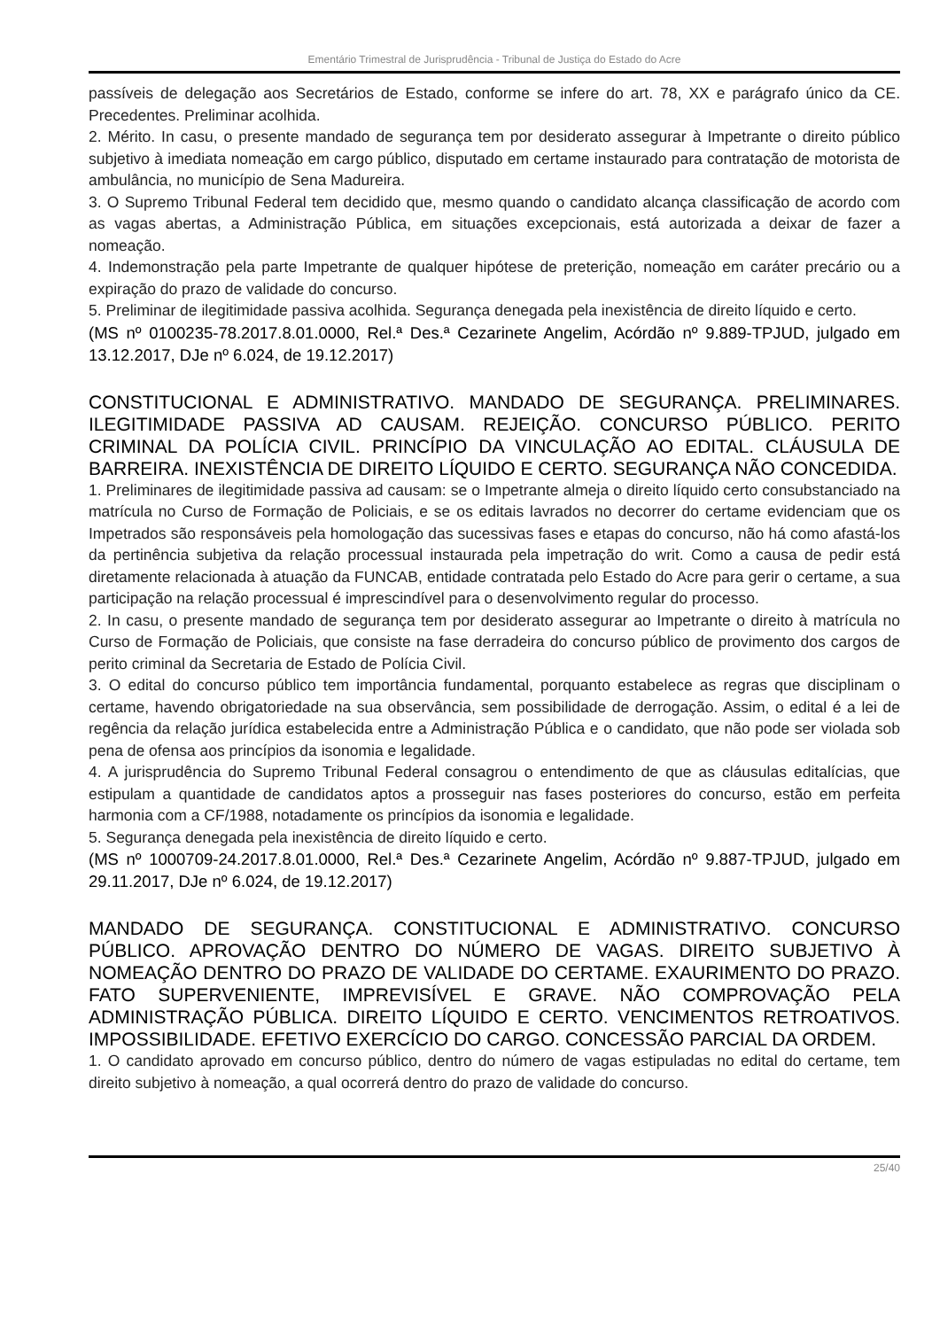Ementário Trimestral de Jurisprudência - Tribunal de Justiça do Estado do Acre
passíveis de delegação aos Secretários de Estado, conforme se infere do art. 78, XX e parágrafo único da CE. Precedentes. Preliminar acolhida.
2. Mérito. In casu, o presente mandado de segurança tem por desiderato assegurar à Impetrante o direito público subjetivo à imediata nomeação em cargo público, disputado em certame instaurado para contratação de motorista de ambulância, no município de Sena Madureira.
3. O Supremo Tribunal Federal tem decidido que, mesmo quando o candidato alcança classificação de acordo com as vagas abertas, a Administração Pública, em situações excepcionais, está autorizada a deixar de fazer a nomeação.
4. Indemonstração pela parte Impetrante de qualquer hipótese de preterição, nomeação em caráter precário ou a expiração do prazo de validade do concurso.
5. Preliminar de ilegitimidade passiva acolhida. Segurança denegada pela inexistência de direito líquido e certo.
(MS nº 0100235-78.2017.8.01.0000, Rel.ª Des.ª Cezarinete Angelim, Acórdão nº 9.889-TPJUD, julgado em 13.12.2017, DJe nº 6.024, de 19.12.2017)
CONSTITUCIONAL E ADMINISTRATIVO. MANDADO DE SEGURANÇA. PRELIMINARES. ILEGITIMIDADE PASSIVA AD CAUSAM. REJEIÇÃO. CONCURSO PÚBLICO. PERITO CRIMINAL DA POLÍCIA CIVIL. PRINCÍPIO DA VINCULAÇÃO AO EDITAL. CLÁUSULA DE BARREIRA. INEXISTÊNCIA DE DIREITO LÍQUIDO E CERTO. SEGURANÇA NÃO CONCEDIDA.
1. Preliminares de ilegitimidade passiva ad causam: se o Impetrante almeja o direito líquido certo consubstanciado na matrícula no Curso de Formação de Policiais, e se os editais lavrados no decorrer do certame evidenciam que os Impetrados são responsáveis pela homologação das sucessivas fases e etapas do concurso, não há como afastá-los da pertinência subjetiva da relação processual instaurada pela impetração do writ. Como a causa de pedir está diretamente relacionada à atuação da FUNCAB, entidade contratada pelo Estado do Acre para gerir o certame, a sua participação na relação processual é imprescindível para o desenvolvimento regular do processo.
2. In casu, o presente mandado de segurança tem por desiderato assegurar ao Impetrante o direito à matrícula no Curso de Formação de Policiais, que consiste na fase derradeira do concurso público de provimento dos cargos de perito criminal da Secretaria de Estado de Polícia Civil.
3. O edital do concurso público tem importância fundamental, porquanto estabelece as regras que disciplinam o certame, havendo obrigatoriedade na sua observância, sem possibilidade de derrogação. Assim, o edital é a lei de regência da relação jurídica estabelecida entre a Administração Pública e o candidato, que não pode ser violada sob pena de ofensa aos princípios da isonomia e legalidade.
4. A jurisprudência do Supremo Tribunal Federal consagrou o entendimento de que as cláusulas editalícias, que estipulam a quantidade de candidatos aptos a prosseguir nas fases posteriores do concurso, estão em perfeita harmonia com a CF/1988, notadamente os princípios da isonomia e legalidade.
5. Segurança denegada pela inexistência de direito líquido e certo.
(MS nº 1000709-24.2017.8.01.0000, Rel.ª Des.ª Cezarinete Angelim, Acórdão nº 9.887-TPJUD, julgado em 29.11.2017, DJe nº 6.024, de 19.12.2017)
MANDADO DE SEGURANÇA. CONSTITUCIONAL E ADMINISTRATIVO. CONCURSO PÚBLICO. APROVAÇÃO DENTRO DO NÚMERO DE VAGAS. DIREITO SUBJETIVO À NOMEAÇÃO DENTRO DO PRAZO DE VALIDADE DO CERTAME. EXAURIMENTO DO PRAZO. FATO SUPERVENIENTE, IMPREVISÍVEL E GRAVE. NÃO COMPROVAÇÃO PELA ADMINISTRAÇÃO PÚBLICA. DIREITO LÍQUIDO E CERTO. VENCIMENTOS RETROATIVOS. IMPOSSIBILIDADE. EFETIVO EXERCÍCIO DO CARGO. CONCESSÃO PARCIAL DA ORDEM.
1. O candidato aprovado em concurso público, dentro do número de vagas estipuladas no edital do certame, tem direito subjetivo à nomeação, a qual ocorrerá dentro do prazo de validade do concurso.
25/40